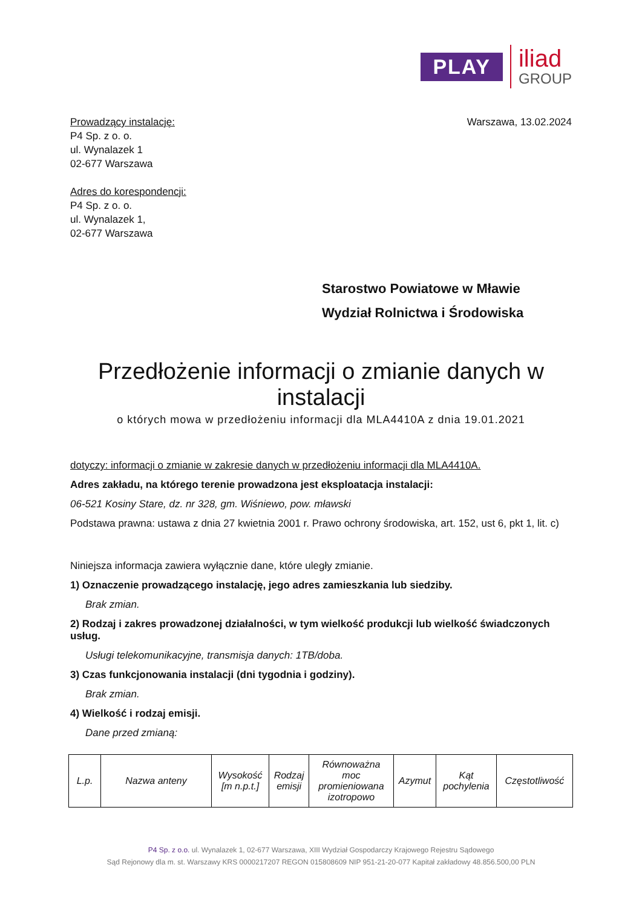PLAY
iliad
GROUP
Prowadzący instalację:
P4 Sp. z o. o.
ul. Wynalazek 1
02-677 Warszawa
Adres do korespondencji:
P4 Sp. z o. o.
ul. Wynalazek 1,
02-677 Warszawa
Warszawa, 13.02.2024
Starostwo Powiatowe w Mławie
Wydział Rolnictwa i Środowiska
Przedłożenie informacji o zmianie danych w instalacji
o których mowa w przedłożeniu informacji dla MLA4410A z dnia 19.01.2021
dotyczy: informacji o zmianie w zakresie danych w przedłożeniu informacji dla MLA4410A.
Adres zakładu, na którego terenie prowadzona jest eksploatacja instalacji:
06-521 Kosiny Stare, dz. nr 328, gm. Wiśniewo, pow. mławski
Podstawa prawna: ustawa z dnia 27 kwietnia 2001 r. Prawo ochrony środowiska, art. 152, ust 6, pkt 1, lit. c)
Niniejsza informacja zawiera wyłącznie dane, które uległy zmianie.
1) Oznaczenie prowadzącego instalację, jego adres zamieszkania lub siedziby.
Brak zmian.
2) Rodzaj i zakres prowadzonej działalności, w tym wielkość produkcji lub wielkość świadczonych usług.
Usługi telekomunikacyjne, transmisja danych: 1TB/doba.
3) Czas funkcjonowania instalacji (dni tygodnia i godziny).
Brak zmian.
4) Wielkość i rodzaj emisji.
Dane przed zmianą:
| L.p. | Nazwa anteny | Wysokość [m n.p.t.] | Rodzaj emisji | Równoważna moc promieniowana izotropowo | Azymut | Kąt pochylenia | Częstotliwość |
| --- | --- | --- | --- | --- | --- | --- | --- |
P4 Sp. z o.o. ul. Wynalazek 1, 02-677 Warszawa, XIII Wydział Gospodarczy Krajowego Rejestru Sądowego
Sąd Rejonowy dla m. st. Warszawy KRS 0000217207 REGON 015808609 NIP 951-21-20-077 Kapitał zakładowy 48.856.500,00 PLN